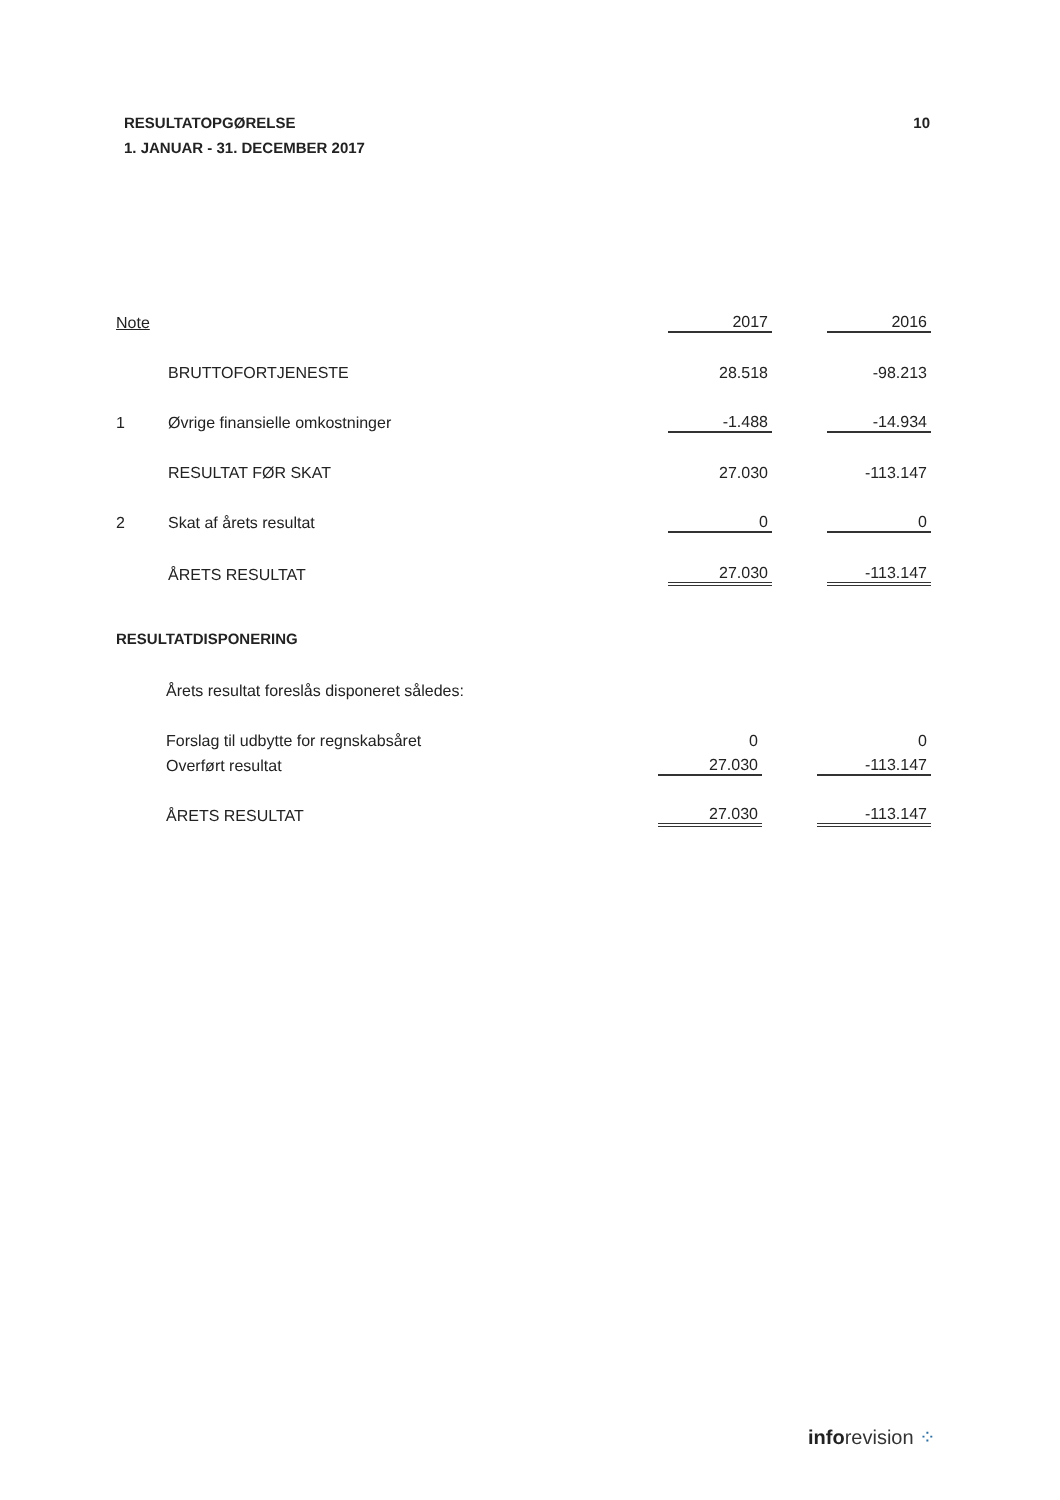RESULTATOPGØRELSE
1. JANUAR - 31. DECEMBER 2017
10
| Note | | 2017 | | 2016 |
| | BRUTTOFORTJENESTE | 28.518 | | -98.213 |
| 1 | Øvrige finansielle omkostninger | -1.488 | | -14.934 |
| | RESULTAT FØR SKAT | 27.030 | | -113.147 |
| 2 | Skat af årets resultat | 0 | | 0 |
| | ÅRETS RESULTAT | 27.030 | | -113.147 |
RESULTATDISPONERING
| | Årets resultat foreslås disponeret således: | | | |
| | Forslag til udbytte for regnskabsåret | 0 | | 0 |
| | Overført resultat | 27.030 | | -113.147 |
| | ÅRETS RESULTAT | 27.030 | | -113.147 |
inforevision ⁘